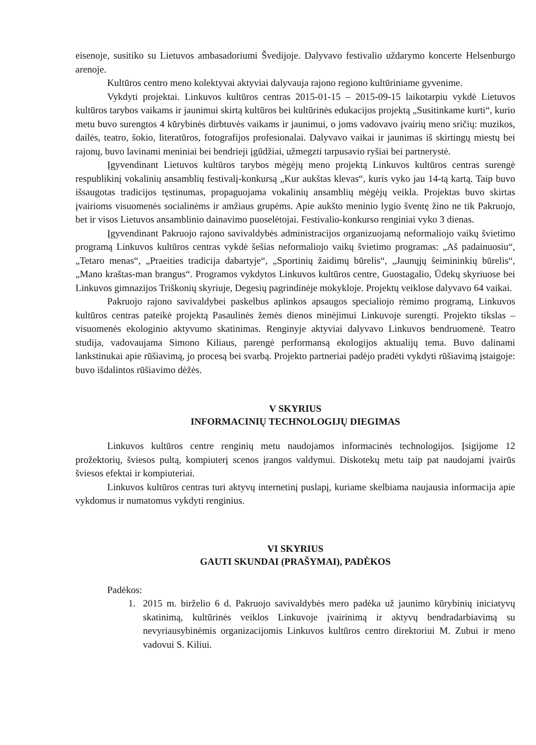eisenoje, susitiko su Lietuvos ambasadoriumi Švedijoje. Dalyvavo festivalio uždarymo koncerte Helsenburgo arenoje.
Kultūros centro meno kolektyvai aktyviai dalyvauja rajono regiono kultūriniame gyvenime.
Vykdyti projektai. Linkuvos kultūros centras 2015-01-15 – 2015-09-15 laikotarpiu vykdė Lietuvos kultūros tarybos vaikams ir jaunimui skirtą kultūros bei kultūrinės edukacijos projektą „Susitinkame kurti“, kurio metu buvo surengtos 4 kūrybinės dirbtuvės vaikams ir jaunimui, o joms vadovavo įvairių meno sričių: muzikos, dailės, teatro, šokio, literatūros, fotografijos profesionalai. Dalyvavo vaikai ir jaunimas iš skirtingų miestų bei rajonų, buvo lavinami meniniai bei bendrieji įgūdžiai, užmegzti tarpusavio ryšiai bei partnerystė.
Įgyvendinant Lietuvos kultūros tarybos mėgėjų meno projektą Linkuvos kultūros centras surengė respublikinį vokalinių ansamblių festivalį-konkursą „Kur aukštas klevas“, kuris vyko jau 14-tą kartą. Taip buvo išsaugotas tradicijos tęstinumas, propaguojama vokalinių ansamblių mėgėjų veikla. Projektas buvo skirtas įvairioms visuomenės socialinėms ir amžiaus grupėms. Apie aukšto meninio lygio šventę žino ne tik Pakruojo, bet ir visos Lietuvos ansamblinio dainavimo puoselėtojai. Festivalio-konkurso renginiai vyko 3 dienas.
Įgyvendinant Pakruojo rajono savivaldybės administracijos organizuojamą neformaliojo vaikų švietimo programą Linkuvos kultūros centras vykdė šešias neformaliojo vaikų švietimo programas: „Aš padainuosiu“, „Tetaro menas“, „Praeities tradicija dabartyje“, „Sportinių žaidimų būrelis“, „Jaunųjų šeimininkių būrelis“, „Mano kraštas-man brangus“. Programos vykdytos Linkuvos kultūros centre, Guostagalio, Ūdekų skyriuose bei Linkuvos gimnazijos Triškonių skyriuje, Degesių pagrindinėje mokykloje. Projektų veiklose dalyvavo 64 vaikai.
Pakruojo rajono savivaldybei paskelbus aplinkos apsaugos specialiojo rėmimo programą, Linkuvos kultūros centras pateikė projektą Pasaulinės žemės dienos minėjimui Linkuvoje surengti. Projekto tikslas – visuomenės ekologinio aktyvumo skatinimas. Renginyje aktyviai dalyvavo Linkuvos bendruomenė. Teatro studija, vadovaujama Simono Kiliaus, parengė performansą ekologijos aktualijų tema. Buvo dalinami lankstinukai apie rūšiavimą, jo procesą bei svarbą. Projekto partneriai padėjo pradėti vykdyti rūšiavimą įstaigoje: buvo išdalintos rūšiavimo dėžės.
V SKYRIUS
INFORMACINIŲ TECHNOLOGIJŲ DIEGIMAS
Linkuvos kultūros centre renginių metu naudojamos informacinės technologijos. Įsigijome 12 prožektorių, šviesos pultą, kompiuterį scenos įrangos valdymui. Diskotekų metu taip pat naudojami įvairūs šviesos efektai ir kompiuteriai.
Linkuvos kultūros centras turi aktyvų internetinį puslapį, kuriame skelbiama naujausia informacija apie vykdomus ir numatomus vykdyti renginius.
VI SKYRIUS
GAUTI SKUNDAI (PRAŠYMAI), PADĖKOS
Padėkos:
1. 2015 m. birželio 6 d. Pakruojo savivaldybės mero padėka už jaunimo kūrybinių iniciatyvų skatinimą, kultūrinės veiklos Linkuvoje įvairinimą ir aktyvų bendradarbiavimą su nevyriausybinėmis organizacijomis Linkuvos kultūros centro direktoriui M. Zubui ir meno vadovui S. Kiliui.